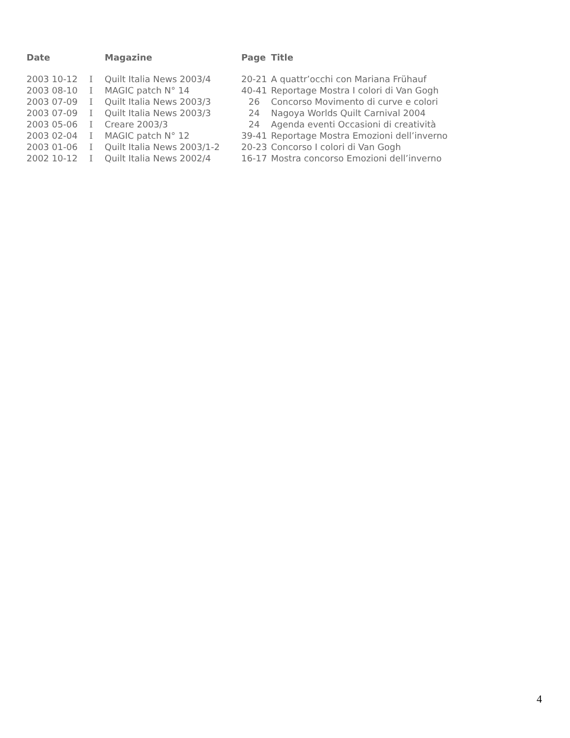| Date | | Magazine | Page | Title |
| --- | --- | --- | --- | --- |
| 2003 10-12 | I | Quilt Italia News 2003/4 | 20-21 | A quattr’occhi con Mariana Frühauf |
| 2003 08-10 | I | MAGIC patch N° 14 | 40-41 | Reportage Mostra I colori di Van Gogh |
| 2003 07-09 | I | Quilt Italia News 2003/3 | 26 | Concorso Movimento di curve e colori |
| 2003 07-09 | I | Quilt Italia News 2003/3 | 24 | Nagoya Worlds Quilt Carnival 2004 |
| 2003 05-06 | I | Creare 2003/3 | 24 | Agenda eventi Occasioni di creatività |
| 2003 02-04 | I | MAGIC patch N° 12 | 39-41 | Reportage Mostra Emozioni dell’inverno |
| 2003 01-06 | I | Quilt Italia News 2003/1-2 | 20-23 | Concorso I colori di Van Gogh |
| 2002 10-12 | I | Quilt Italia News 2002/4 | 16-17 | Mostra concorso Emozioni dell’inverno |
4